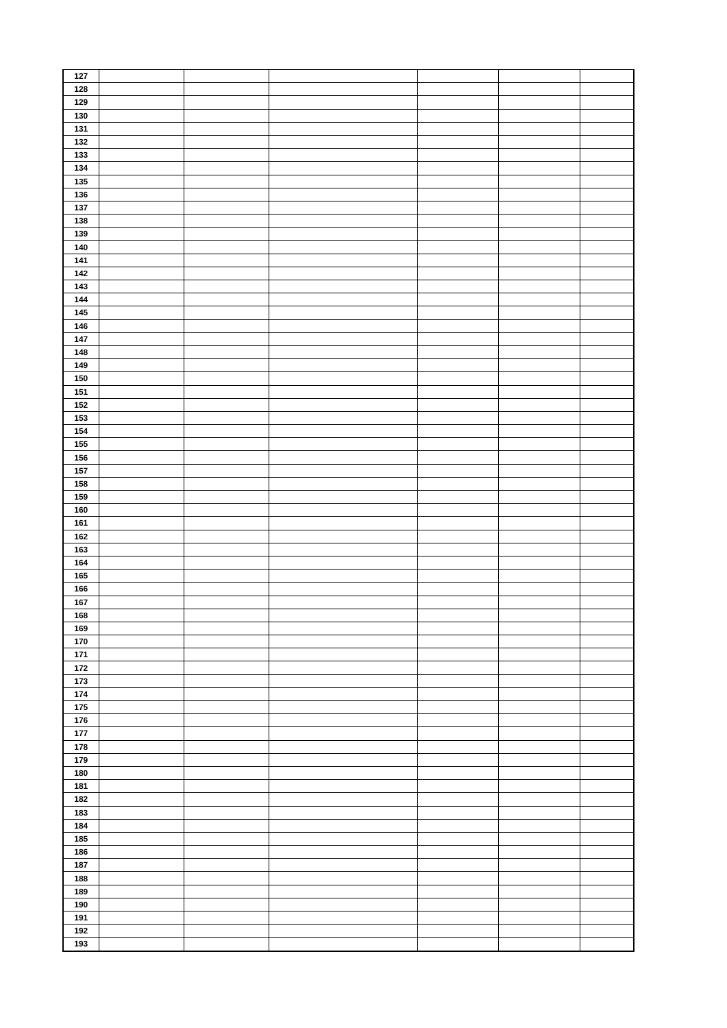| 127 | | | | | | |
| 128 | | | | | | |
| 129 | | | | | | |
| 130 | | | | | | |
| 131 | | | | | | |
| 132 | | | | | | |
| 133 | | | | | | |
| 134 | | | | | | |
| 135 | | | | | | |
| 136 | | | | | | |
| 137 | | | | | | |
| 138 | | | | | | |
| 139 | | | | | | |
| 140 | | | | | | |
| 141 | | | | | | |
| 142 | | | | | | |
| 143 | | | | | | |
| 144 | | | | | | |
| 145 | | | | | | |
| 146 | | | | | | |
| 147 | | | | | | |
| 148 | | | | | | |
| 149 | | | | | | |
| 150 | | | | | | |
| 151 | | | | | | |
| 152 | | | | | | |
| 153 | | | | | | |
| 154 | | | | | | |
| 155 | | | | | | |
| 156 | | | | | | |
| 157 | | | | | | |
| 158 | | | | | | |
| 159 | | | | | | |
| 160 | | | | | | |
| 161 | | | | | | |
| 162 | | | | | | |
| 163 | | | | | | |
| 164 | | | | | | |
| 165 | | | | | | |
| 166 | | | | | | |
| 167 | | | | | | |
| 168 | | | | | | |
| 169 | | | | | | |
| 170 | | | | | | |
| 171 | | | | | | |
| 172 | | | | | | |
| 173 | | | | | | |
| 174 | | | | | | |
| 175 | | | | | | |
| 176 | | | | | | |
| 177 | | | | | | |
| 178 | | | | | | |
| 179 | | | | | | |
| 180 | | | | | | |
| 181 | | | | | | |
| 182 | | | | | | |
| 183 | | | | | | |
| 184 | | | | | | |
| 185 | | | | | | |
| 186 | | | | | | |
| 187 | | | | | | |
| 188 | | | | | | |
| 189 | | | | | | |
| 190 | | | | | | |
| 191 | | | | | | |
| 192 | | | | | | |
| 193 | | | | | | |